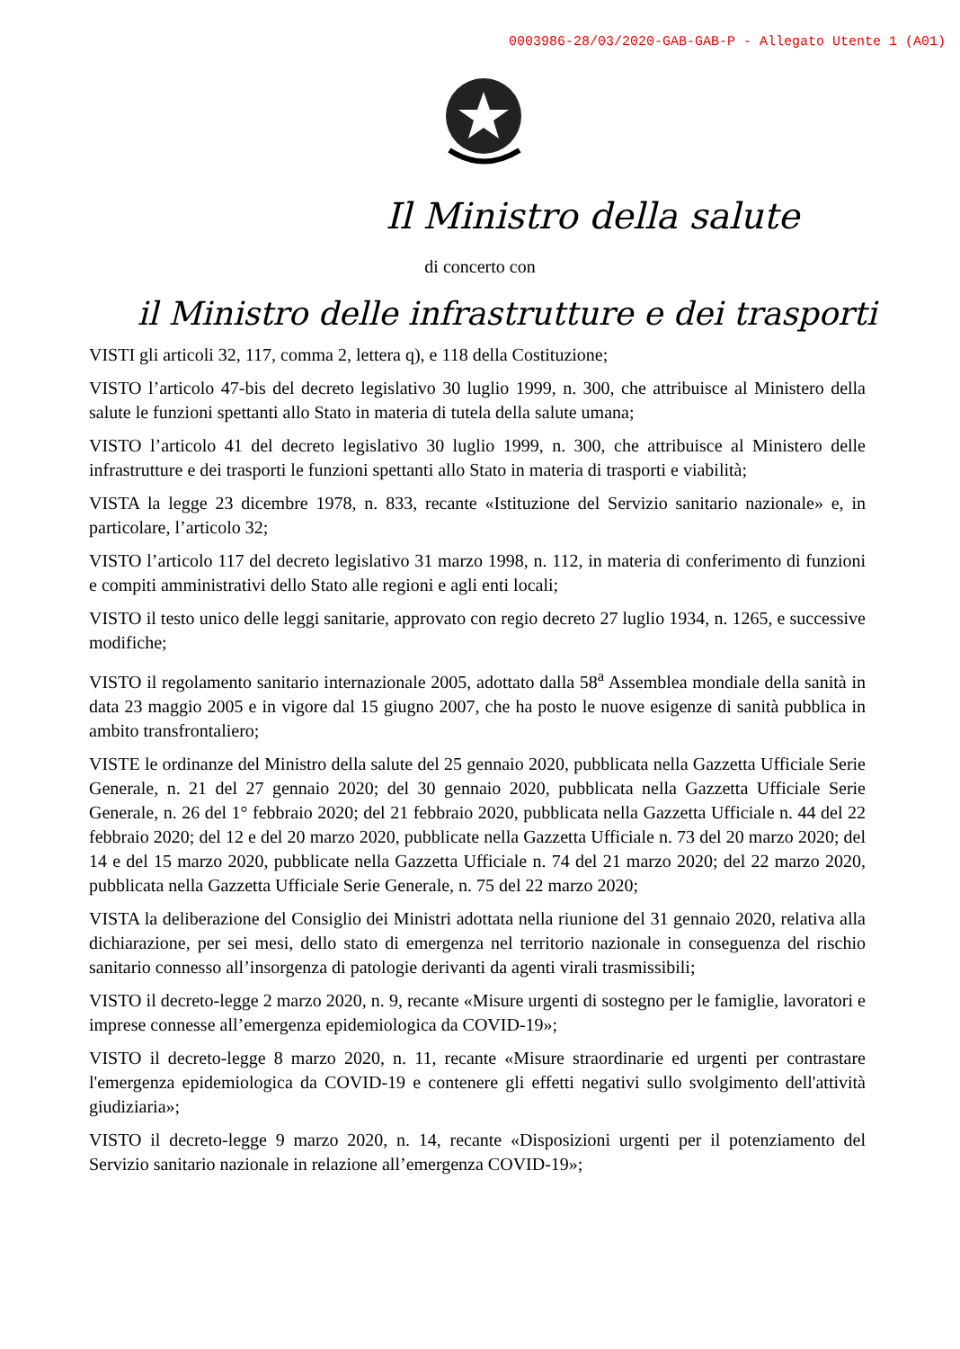0003986-28/03/2020-GAB-GAB-P - Allegato Utente 1 (A01)
Il Ministro della salute
di concerto con
il Ministro delle infrastrutture e dei trasporti
VISTI gli articoli 32, 117, comma 2, lettera q), e 118 della Costituzione;
VISTO l’articolo 47-bis del decreto legislativo 30 luglio 1999, n. 300, che attribuisce al Ministero della salute le funzioni spettanti allo Stato in materia di tutela della salute umana;
VISTO l’articolo 41 del decreto legislativo 30 luglio 1999, n. 300, che attribuisce al Ministero delle infrastrutture e dei trasporti le funzioni spettanti allo Stato in materia di trasporti e viabilità;
VISTA la legge 23 dicembre 1978, n. 833, recante «Istituzione del Servizio sanitario nazionale» e, in particolare, l’articolo 32;
VISTO l’articolo 117 del decreto legislativo 31 marzo 1998, n. 112, in materia di conferimento di funzioni e compiti amministrativi dello Stato alle regioni e agli enti locali;
VISTO il testo unico delle leggi sanitarie, approvato con regio decreto 27 luglio 1934, n. 1265, e successive modifiche;
VISTO il regolamento sanitario internazionale 2005, adottato dalla 58<sup>a</sup> Assemblea mondiale della sanità in data 23 maggio 2005 e in vigore dal 15 giugno 2007, che ha posto le nuove esigenze di sanità pubblica in ambito transfrontaliero;
VISTE le ordinanze del Ministro della salute del 25 gennaio 2020, pubblicata nella Gazzetta Ufficiale Serie Generale, n. 21 del 27 gennaio 2020; del 30 gennaio 2020, pubblicata nella Gazzetta Ufficiale Serie Generale, n. 26 del 1° febbraio 2020; del 21 febbraio 2020, pubblicata nella Gazzetta Ufficiale n. 44 del 22 febbraio 2020; del 12 e del 20 marzo 2020, pubblicate nella Gazzetta Ufficiale n. 73 del 20 marzo 2020; del 14 e del 15 marzo 2020, pubblicate nella Gazzetta Ufficiale n. 74 del 21 marzo 2020; del 22 marzo 2020, pubblicata nella Gazzetta Ufficiale Serie Generale, n. 75 del 22 marzo 2020;
VISTA la deliberazione del Consiglio dei Ministri adottata nella riunione del 31 gennaio 2020, relativa alla dichiarazione, per sei mesi, dello stato di emergenza nel territorio nazionale in conseguenza del rischio sanitario connesso all’insorgenza di patologie derivanti da agenti virali trasmissibili;
VISTO il decreto-legge 2 marzo 2020, n. 9, recante «Misure urgenti di sostegno per le famiglie, lavoratori e imprese connesse all’emergenza epidemiologica da COVID-19»;
VISTO il decreto-legge 8 marzo 2020, n. 11, recante «Misure straordinarie ed urgenti per contrastare l'emergenza epidemiologica da COVID-19 e contenere gli effetti negativi sullo svolgimento dell'attività giudiziaria»;
VISTO il decreto-legge 9 marzo 2020, n. 14, recante «Disposizioni urgenti per il potenziamento del Servizio sanitario nazionale in relazione all’emergenza COVID-19»;